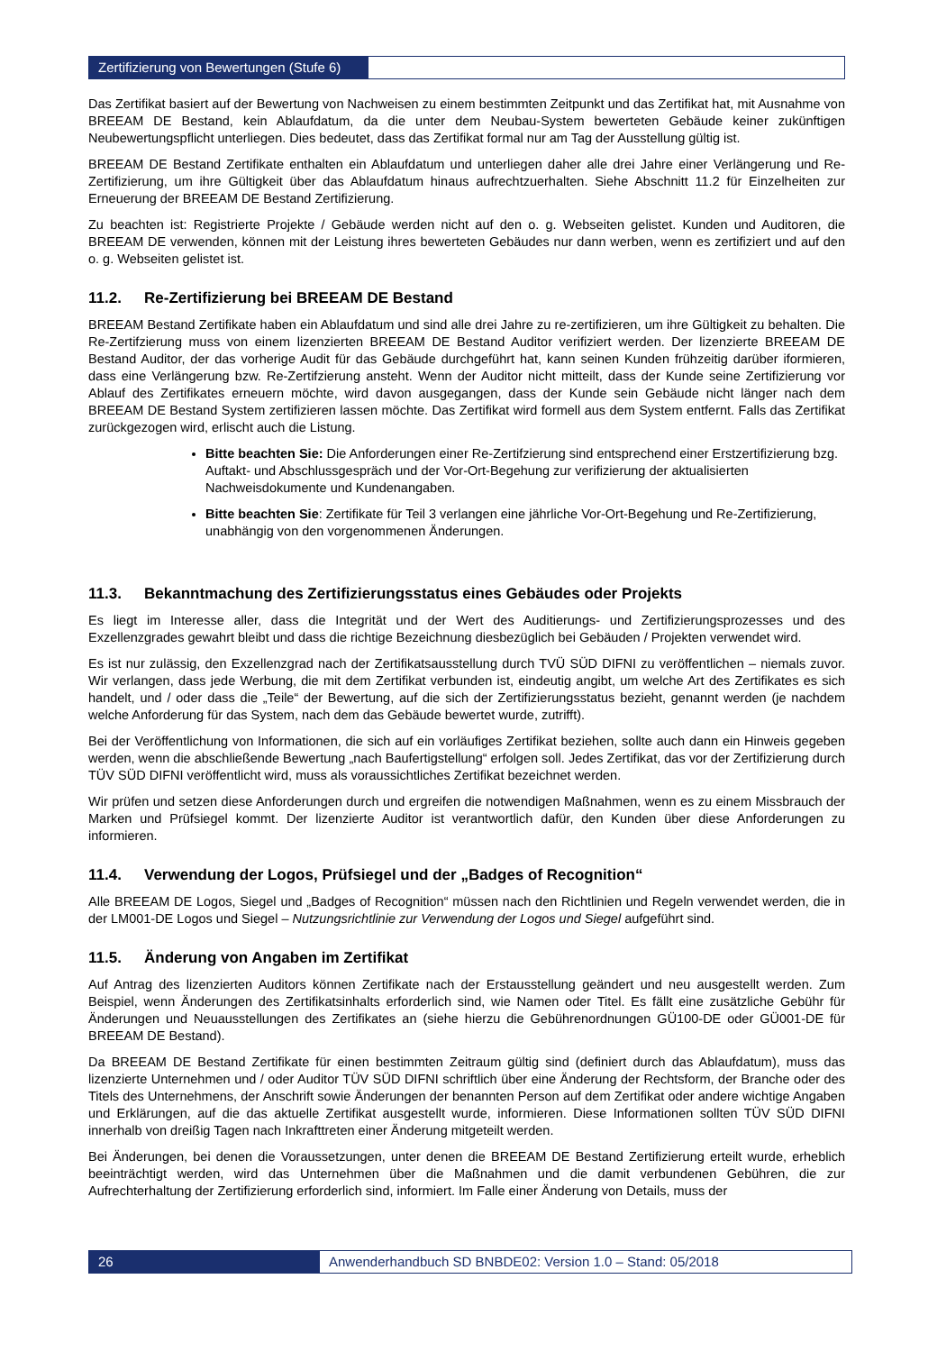Zertifizierung von Bewertungen (Stufe 6)
Das Zertifikat basiert auf der Bewertung von Nachweisen zu einem bestimmten Zeitpunkt und das Zertifikat hat, mit Ausnahme von BREEAM DE Bestand, kein Ablaufdatum, da die unter dem Neubau-System bewerteten Gebäude keiner zukünftigen Neubewertungspflicht unterliegen. Dies bedeutet, dass das Zertifikat formal nur am Tag der Ausstellung gültig ist.
BREEAM DE Bestand Zertifikate enthalten ein Ablaufdatum und unterliegen daher alle drei Jahre einer Verlängerung und Re-Zertifizierung, um ihre Gültigkeit über das Ablaufdatum hinaus aufrechtzuerhalten. Siehe Abschnitt 11.2 für Einzelheiten zur Erneuerung der BREEAM DE Bestand Zertifizierung.
Zu beachten ist: Registrierte Projekte / Gebäude werden nicht auf den o. g. Webseiten gelistet. Kunden und Auditoren, die BREEAM DE verwenden, können mit der Leistung ihres bewerteten Gebäudes nur dann werben, wenn es zertifiziert und auf den o. g. Webseiten gelistet ist.
11.2. Re-Zertifizierung bei BREEAM DE Bestand
BREEAM Bestand Zertifikate haben ein Ablaufdatum und sind alle drei Jahre zu re-zertifizieren, um ihre Gültigkeit zu behalten. Die Re-Zertifzierung muss von einem lizenzierten BREEAM DE Bestand Auditor verifiziert werden. Der lizenzierte BREEAM DE Bestand Auditor, der das vorherige Audit für das Gebäude durchgeführt hat, kann seinen Kunden frühzeitig darüber iformieren, dass eine Verlängerung bzw. Re-Zertifzierung ansteht. Wenn der Auditor nicht mitteilt, dass der Kunde seine Zertifizierung vor Ablauf des Zertifikates erneuern möchte, wird davon ausgegangen, dass der Kunde sein Gebäude nicht länger nach dem BREEAM DE Bestand System zertifizieren lassen möchte. Das Zertifikat wird formell aus dem System entfernt. Falls das Zertifikat zurückgezogen wird, erlischt auch die Listung.
Bitte beachten Sie: Die Anforderungen einer Re-Zertifzierung sind entsprechend einer Erstzertifizierung bzg. Auftakt- und Abschlussgespräch und der Vor-Ort-Begehung zur verifizierung der aktualisierten Nachweisdokumente und Kundenangaben.
Bitte beachten Sie: Zertifikate für Teil 3 verlangen eine jährliche Vor-Ort-Begehung und Re-Zertifizierung, unabhängig von den vorgenommenen Änderungen.
11.3. Bekanntmachung des Zertifizierungsstatus eines Gebäudes oder Projekts
Es liegt im Interesse aller, dass die Integrität und der Wert des Auditierungs- und Zertifizierungsprozesses und des Exzellenzgrades gewahrt bleibt und dass die richtige Bezeichnung diesbezüglich bei Gebäuden / Projekten verwendet wird.
Es ist nur zulässig, den Exzellenzgrad nach der Zertifikatsausstellung durch TVÜ SÜD DIFNI zu veröffentlichen – niemals zuvor. Wir verlangen, dass jede Werbung, die mit dem Zertifikat verbunden ist, eindeutig angibt, um welche Art des Zertifikates es sich handelt, und / oder dass die „Teile“ der Bewertung, auf die sich der Zertifizierungsstatus bezieht, genannt werden (je nachdem welche Anforderung für das System, nach dem das Gebäude bewertet wurde, zutrifft).
Bei der Veröffentlichung von Informationen, die sich auf ein vorläufiges Zertifikat beziehen, sollte auch dann ein Hinweis gegeben werden, wenn die abschließende Bewertung „nach Baufertigstellung“ erfolgen soll. Jedes Zertifikat, das vor der Zertifizierung durch TÜV SÜD DIFNI veröffentlicht wird, muss als voraussichtliches Zertifikat bezeichnet werden.
Wir prüfen und setzen diese Anforderungen durch und ergreifen die notwendigen Maßnahmen, wenn es zu einem Missbrauch der Marken und Prüfsiegel kommt. Der lizenzierte Auditor ist verantwortlich dafür, den Kunden über diese Anforderungen zu informieren.
11.4. Verwendung der Logos, Prüfsiegel und der „Badges of Recognition“
Alle BREEAM DE Logos, Siegel und „Badges of Recognition“ müssen nach den Richtlinien und Regeln verwendet werden, die in der LM001-DE Logos und Siegel – Nutzungsrichtlinie zur Verwendung der Logos und Siegel aufgeführt sind.
11.5. Änderung von Angaben im Zertifikat
Auf Antrag des lizenzierten Auditors können Zertifikate nach der Erstausstellung geändert und neu ausgestellt werden. Zum Beispiel, wenn Änderungen des Zertifikatsinhalts erforderlich sind, wie Namen oder Titel. Es fällt eine zusätzliche Gebühr für Änderungen und Neuausstellungen des Zertifikates an (siehe hierzu die Gebührenordnungen GÜ100-DE oder GÜ001-DE für BREEAM DE Bestand).
Da BREEAM DE Bestand Zertifikate für einen bestimmten Zeitraum gültig sind (definiert durch das Ablaufdatum), muss das lizenzierte Unternehmen und / oder Auditor TÜV SÜD DIFNI schriftlich über eine Änderung der Rechtsform, der Branche oder des Titels des Unternehmens, der Anschrift sowie Änderungen der benannten Person auf dem Zertifikat oder andere wichtige Angaben und Erklärungen, auf die das aktuelle Zertifikat ausgestellt wurde, informieren. Diese Informationen sollten TÜV SÜD DIFNI innerhalb von dreißig Tagen nach Inkrafttreten einer Änderung mitgeteilt werden.
Bei Änderungen, bei denen die Voraussetzungen, unter denen die BREEAM DE Bestand Zertifizierung erteilt wurde, erheblich beeinträchtigt werden, wird das Unternehmen über die Maßnahmen und die damit verbundenen Gebühren, die zur Aufrechterhaltung der Zertifizierung erforderlich sind, informiert. Im Falle einer Änderung von Details, muss der
26 Anwenderhandbuch SD BNBDE02: Version 1.0 – Stand: 05/2018